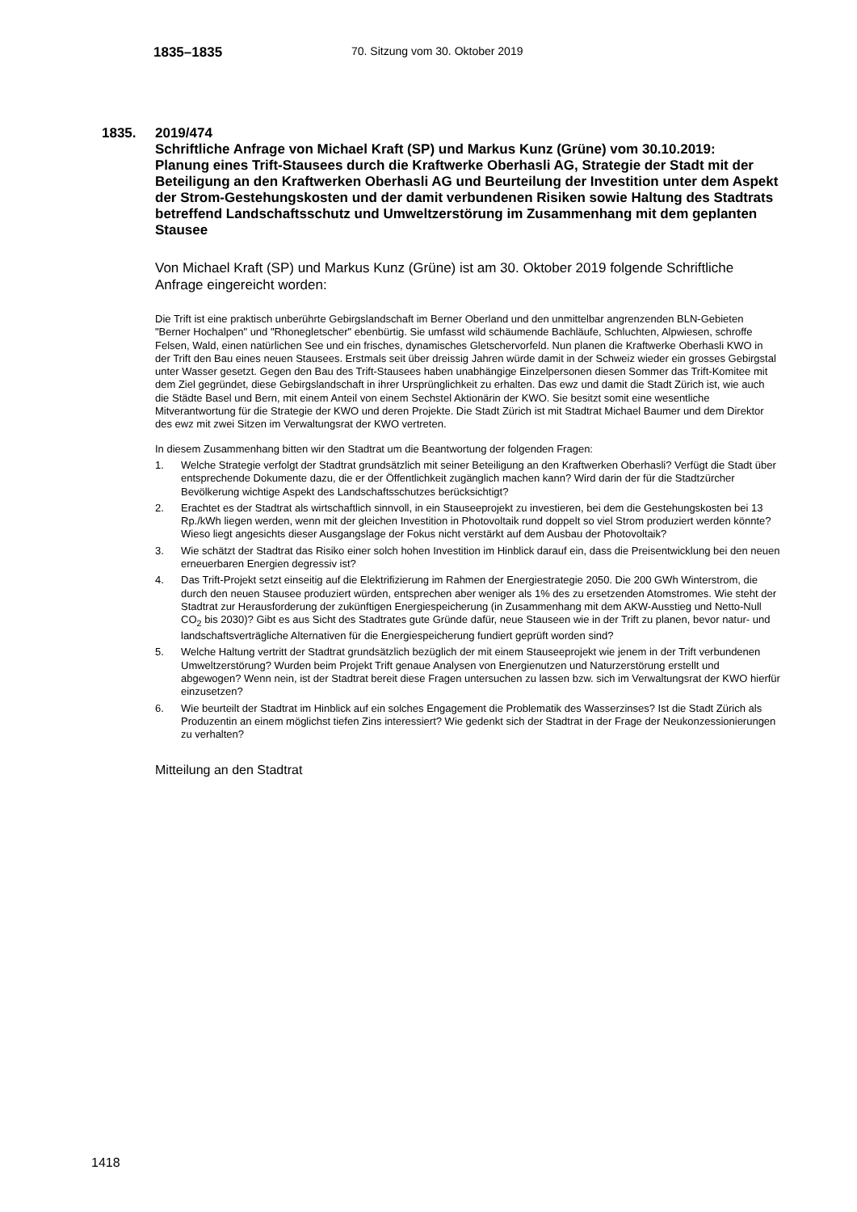1835–1835
70. Sitzung vom 30. Oktober 2019
1835. 2019/474
Schriftliche Anfrage von Michael Kraft (SP) und Markus Kunz (Grüne) vom 30.10.2019:
Planung eines Trift-Stausees durch die Kraftwerke Oberhasli AG, Strategie der Stadt mit der Beteiligung an den Kraftwerken Oberhasli AG und Beurteilung der Investition unter dem Aspekt der Strom-Gestehungskosten und der damit verbundenen Risiken sowie Haltung des Stadtrats betreffend Landschaftsschutz und Umweltzerstörung im Zusammenhang mit dem geplanten Stausee
Von Michael Kraft (SP) und Markus Kunz (Grüne) ist am 30. Oktober 2019 folgende Schriftliche Anfrage eingereicht worden:
Die Trift ist eine praktisch unberührte Gebirgslandschaft im Berner Oberland und den unmittelbar angrenzenden BLN-Gebieten "Berner Hochalpen" und "Rhonegletscher" ebenbürtig. Sie umfasst wild schäumende Bachläufe, Schluchten, Alpwiesen, schroffe Felsen, Wald, einen natürlichen See und ein frisches, dynamisches Gletschervorfeld. Nun planen die Kraftwerke Oberhasli KWO in der Trift den Bau eines neuen Stausees. Erstmals seit über dreissig Jahren würde damit in der Schweiz wieder ein grosses Gebirgstal unter Wasser gesetzt. Gegen den Bau des Trift-Stausees haben unabhängige Einzelpersonen diesen Sommer das Trift-Komitee mit dem Ziel gegründet, diese Gebirgslandschaft in ihrer Ursprünglichkeit zu erhalten. Das ewz und damit die Stadt Zürich ist, wie auch die Städte Basel und Bern, mit einem Anteil von einem Sechstel Aktionärin der KWO. Sie besitzt somit eine wesentliche Mitverantwortung für die Strategie der KWO und deren Projekte. Die Stadt Zürich ist mit Stadtrat Michael Baumer und dem Direktor des ewz mit zwei Sitzen im Verwaltungsrat der KWO vertreten.
In diesem Zusammenhang bitten wir den Stadtrat um die Beantwortung der folgenden Fragen:
1. Welche Strategie verfolgt der Stadtrat grundsätzlich mit seiner Beteiligung an den Kraftwerken Oberhasli? Verfügt die Stadt über entsprechende Dokumente dazu, die er der Öffentlichkeit zugänglich machen kann? Wird darin der für die Stadtzürcher Bevölkerung wichtige Aspekt des Landschaftsschutzes berücksichtigt?
2. Erachtet es der Stadtrat als wirtschaftlich sinnvoll, in ein Stauseeprojekt zu investieren, bei dem die Gestehungskosten bei 13 Rp./kWh liegen werden, wenn mit der gleichen Investition in Photovoltaik rund doppelt so viel Strom produziert werden könnte? Wieso liegt angesichts dieser Ausgangslage der Fokus nicht verstärkt auf dem Ausbau der Photovoltaik?
3. Wie schätzt der Stadtrat das Risiko einer solch hohen Investition im Hinblick darauf ein, dass die Preisentwicklung bei den neuen erneuerbaren Energien degressiv ist?
4. Das Trift-Projekt setzt einseitig auf die Elektrifizierung im Rahmen der Energiestrategie 2050. Die 200 GWh Winterstrom, die durch den neuen Stausee produziert würden, entsprechen aber weniger als 1% des zu ersetzenden Atomstromes. Wie steht der Stadtrat zur Herausforderung der zukünftigen Energiespeicherung (in Zusammenhang mit dem AKW-Ausstieg und Netto-Null CO<sub>2</sub> bis 2030)? Gibt es aus Sicht des Stadtrates gute Gründe dafür, neue Stauseen wie in der Trift zu planen, bevor natur- und landschaftsverträgliche Alternativen für die Energiespeicherung fundiert geprüft worden sind?
5. Welche Haltung vertritt der Stadtrat grundsätzlich bezüglich der mit einem Stauseeprojekt wie jenem in der Trift verbundenen Umweltzerstörung? Wurden beim Projekt Trift genaue Analysen von Energienutzen und Naturzerstörung erstellt und abgewogen? Wenn nein, ist der Stadtrat bereit diese Fragen untersuchen zu lassen bzw. sich im Verwaltungsrat der KWO hierfür einzusetzen?
6. Wie beurteilt der Stadtrat im Hinblick auf ein solches Engagement die Problematik des Wasserzinses? Ist die Stadt Zürich als Produzentin an einem möglichst tiefen Zins interessiert? Wie gedenkt sich der Stadtrat in der Frage der Neukonzessionierungen zu verhalten?
Mitteilung an den Stadtrat
1418